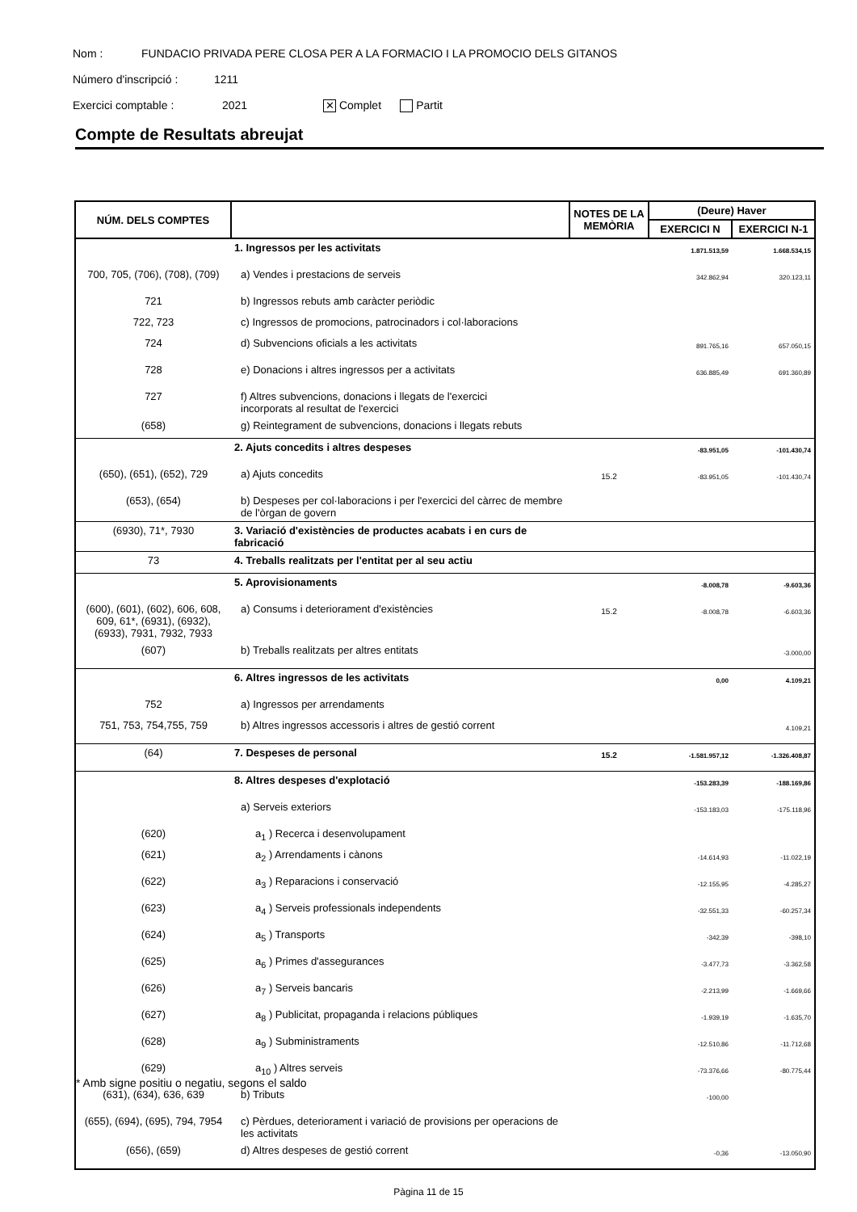Nom : FUNDACIO PRIVADA PERE CLOSA PER A LA FORMACIO I LA PROMOCIO DELS GITANOS
Número d'inscripció : 1211
Exercici comptable : 2021 ✕ Complet Partit
Compte de Resultats abreujat
| NÚM. DELS COMPTES | | NOTES DE LA MEMÒRIA | (Deure) Haver | |
| --- | --- | --- | --- | --- |
| | | | EXERCICI N | EXERCICI N-1 |
| | 1. Ingressos per les activitats | | 1.871.513,59 | 1.668.534,15 |
| 700, 705, (706), (708), (709) | a) Vendes i prestacions de serveis | | 342.862,94 | 320.123,11 |
| 721 | b) Ingressos rebuts amb caràcter periòdic | | | |
| 722, 723 | c) Ingressos de promocions, patrocinadors i col·laboracions | | | |
| 724 | d) Subvencions oficials a les activitats | | 891.765,16 | 657.050,15 |
| 728 | e) Donacions i altres ingressos per a activitats | | 636.885,49 | 691.360,89 |
| 727 | f) Altres subvencions, donacions i llegats de l'exercici incorporats al resultat de l'exercici | | | |
| (658) | g) Reintegrament de subvencions, donacions i llegats rebuts | | | |
| | 2. Ajuts concedits i altres despeses | | -83.951,05 | -101.430,74 |
| (650), (651), (652), 729 | a) Ajuts concedits | 15.2 | -83.951,05 | -101.430,74 |
| (653), (654) | b) Despeses per col·laboracions i per l'exercici del càrrec de membre de l'òrgan de govern | | | |
| (6930), 71*, 7930 | 3. Variació d'existències de productes acabats i en curs de fabricació | | | |
| 73 | 4. Treballs realitzats per l'entitat per al seu actiu | | | |
| | 5. Aprovisionaments | | -8.008,78 | -9.603,36 |
| (600), (601), (602), 606, 608, 609, 61*, (6931), (6932), (6933), 7931, 7932, 7933 | a) Consums i deteriorament d'existències | 15.2 | -8.008,78 | -6.603,36 |
| (607) | b) Treballs realitzats per altres entitats | | | -3.000,00 |
| | 6. Altres ingressos de les activitats | | 0,00 | 4.109,21 |
| 752 | a) Ingressos per arrendaments | | | |
| 751, 753, 754,755, 759 | b) Altres ingressos accessoris i altres de gestió corrent | | | 4.109,21 |
| (64) | 7. Despeses de personal | 15.2 | -1.581.957,12 | -1.326.408,87 |
| | 8. Altres despeses d'explotació | | -153.283,39 | -188.169,86 |
| | a) Serveis exteriors | | -153.183,03 | -175.118,96 |
| (620) | a<sub>1</sub> ) Recerca i desenvolupament | | | |
| (621) | a<sub>2</sub> ) Arrendaments i cànons | | -14.614,93 | -11.022,19 |
| (622) | a<sub>3</sub> ) Reparacions i conservació | | -12.155,95 | -4.285,27 |
| (623) | a<sub>4</sub> ) Serveis professionals independents | | -32.551,33 | -60.257,34 |
| (624) | a<sub>5</sub> ) Transports | | -342,39 | -398,10 |
| (625) | a<sub>6</sub> ) Primes d'assegurances | | -3.477,73 | -3.362,58 |
| (626) | a<sub>7</sub> ) Serveis bancaris | | -2.213,99 | -1.669,66 |
| (627) | a<sub>8</sub> ) Publicitat, propaganda i relacions públiques | | -1.939,19 | -1.635,70 |
| (628) | a<sub>9</sub> ) Subministraments | | -12.510,86 | -11.712,68 |
| (629) | a<sub>10</sub> ) Altres serveis | | -73.376,66 | -80.775,44 |
| (631), (634), 636, 639 | b) Tributs | | -100,00 | |
| (655), (694), (695), 794, 7954 | c) Pèrdues, deteriorament i variació de provisions per operacions de les activitats | | | |
| (656), (659) | d) Altres despeses de gestió corrent | | -0,36 | -13.050,90 |
* Amb signe positiu o negatiu, segons el saldo
Pàgina 11 de 15